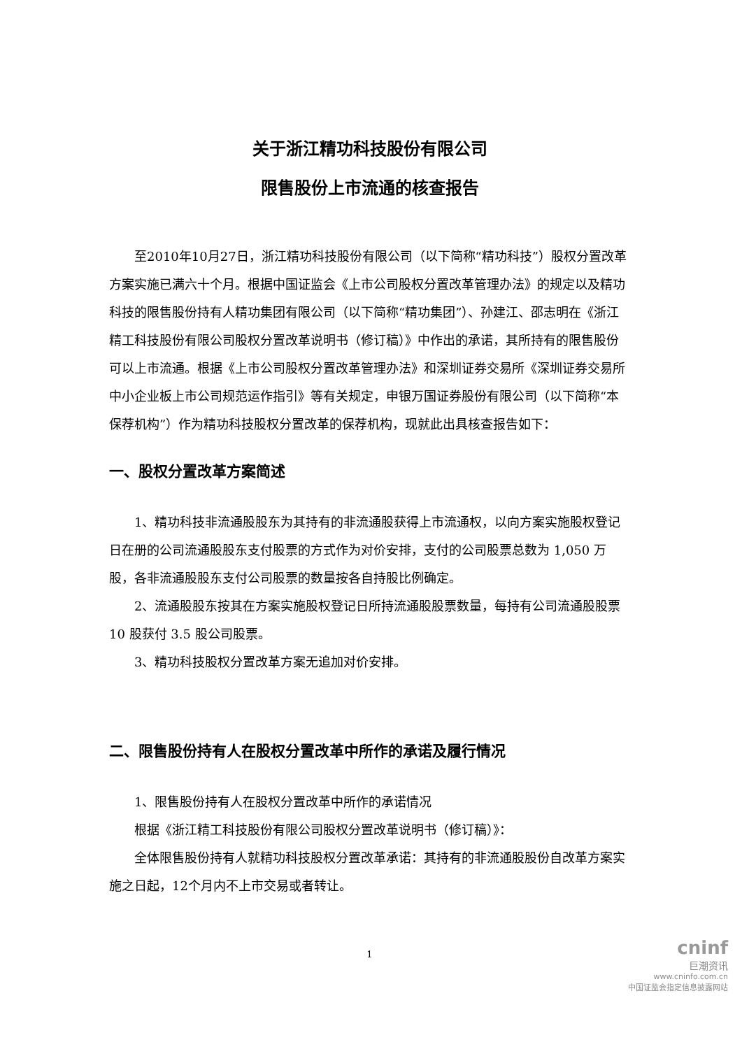关于浙江精功科技股份有限公司
限售股份上市流通的核查报告
至2010年10月27日，浙江精功科技股份有限公司（以下简称“精功科技”）股权分置改革方案实施已满六十个月。根据中国证监会《上市公司股权分置改革管理办法》的规定以及精功科技的限售股份持有人精功集团有限公司（以下简称“精功集团”）、孙建江、邵志明在《浙江精工科技股份有限公司股权分置改革说明书（修订稿）》中作出的承诺，其所持有的限售股份可以上市流通。根据《上市公司股权分置改革管理办法》和深圳证券交易所《深圳证券交易所中小企业板上市公司规范运作指引》等有关规定，申银万国证券股份有限公司（以下简称“本保荐机构”）作为精功科技股权分置改革的保荐机构，现就此出具核查报告如下：
一、股权分置改革方案简述
1、精功科技非流通股股东为其持有的非流通股获得上市流通权，以向方案实施股权登记日在册的公司流通股股东支付股票的方式作为对价安排，支付的公司股票总数为 1,050 万股，各非流通股股东支付公司股票的数量按各自持股比例确定。
2、流通股股东按其在方案实施股权登记日所持流通股股票数量，每持有公司流通股股票 10 股获付 3.5 股公司股票。
3、精功科技股权分置改革方案无追加对价安排。
二、限售股份持有人在股权分置改革中所作的承诺及履行情况
1、限售股份持有人在股权分置改革中所作的承诺情况
根据《浙江精工科技股份有限公司股权分置改革说明书（修订稿）》：
全体限售股份持有人就精功科技股权分置改革承诺：其持有的非流通股股份自改革方案实施之日起，12个月内不上市交易或者转让。
1
cninf
巨潮资讯
www.cninfo.com.cn
中国证监会指定信息披露网站